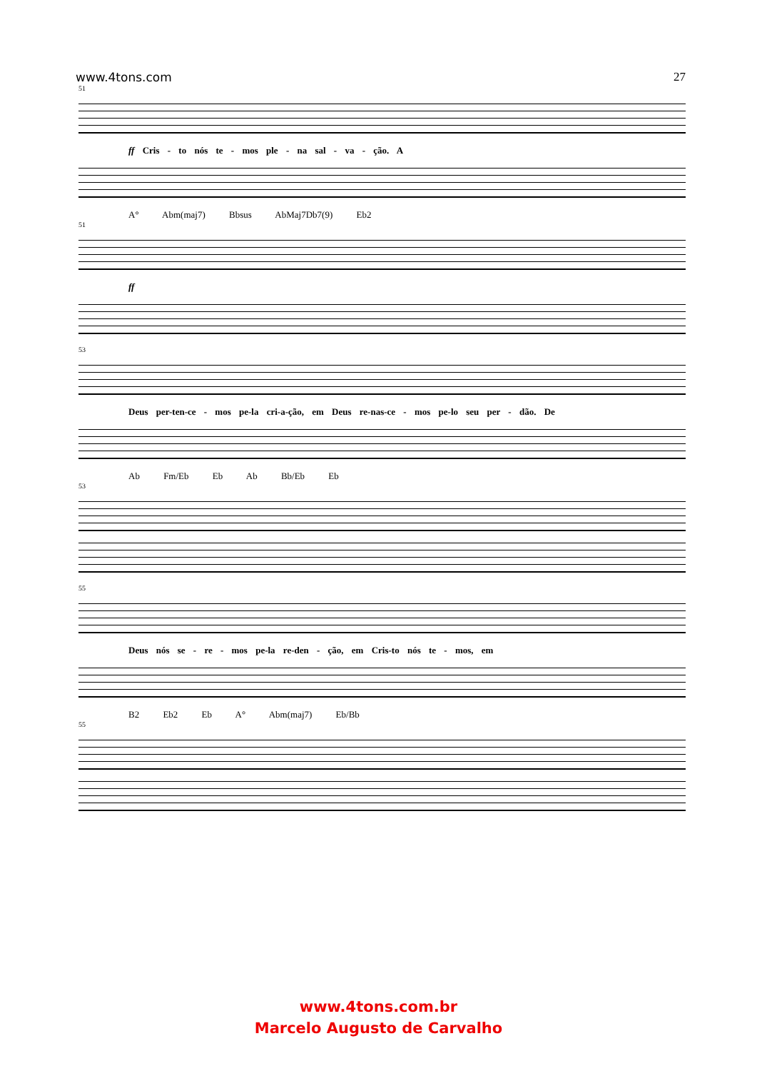www.4tons.com 27
51
ff Cris - to nós te - mos ple - na sal - va - ção. A
A° Abm(maj7) Bbsus AbMaj7Db7(9) Eb2
51
ff
53
Deus per-ten-ce - mos pe-la cri-a-ção, em Deus re-nas-ce - mos pe-lo seu per - dão. De
Ab Fm/Eb Eb Ab Bb/Eb Eb
53
55
Deus nós se - re - mos pe-la re-den - ção, em Cris-to nós te - mos, em
B2 Eb2 Eb A° Abm(maj7) Eb/Bb
55
www.4tons.com.br
Marcelo Augusto de Carvalho